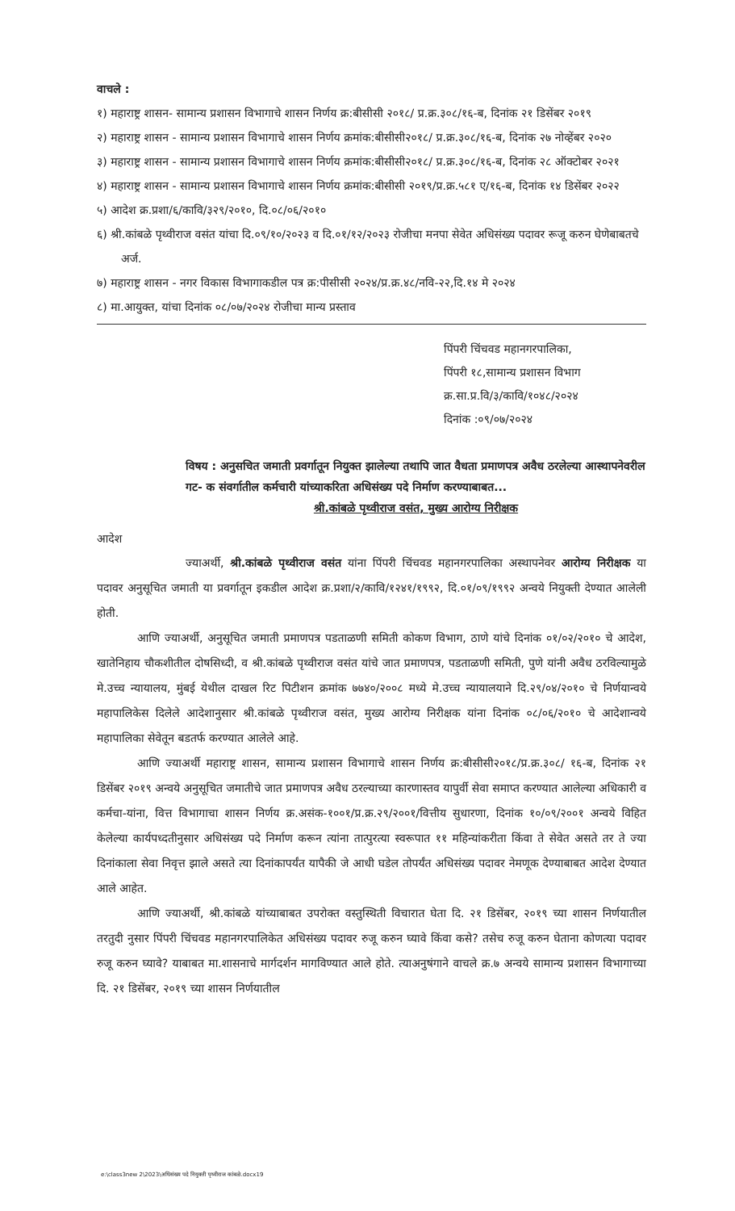वाचले :
१) महाराष्ट्र शासन- सामान्य प्रशासन विभागाचे शासन निर्णय क्र:बीसीसी २०१८/ प्र.क्र.३०८/१६-ब, दिनांक २१ डिसेंबर २०१९
२) महाराष्ट्र शासन - सामान्य प्रशासन विभागाचे शासन निर्णय क्रमांक:बीसीसी२०१८/ प्र.क्र.३०८/१६-ब, दिनांक २७ नोव्हेंबर २०२०
३) महाराष्ट्र शासन - सामान्य प्रशासन विभागाचे शासन निर्णय क्रमांक:बीसीसी२०१८/ प्र.क्र.३०८/१६-ब, दिनांक २८ ऑक्टोबर २०२१
४) महाराष्ट्र शासन - सामान्य प्रशासन विभागाचे शासन निर्णय क्रमांक:बीसीसी २०१९/प्र.क्र.५८१ ए/१६-ब, दिनांक १४ डिसेंबर २०२२
५) आदेश क्र.प्रशा/६/कावि/३२९/२०१०, दि.०८/०६/२०१०
६) श्री.कांबळे पृथ्वीराज वसंत यांचा दि.०९/१०/२०२३ व दि.०१/१२/२०२३ रोजीचा मनपा सेवेत अधिसंख्य पदावर रूजू करुन घेणेबाबतचे अर्ज.
७) महाराष्ट्र शासन - नगर विकास विभागाकडील पत्र क्र:पीसीसी २०२४/प्र.क्र.४८/नवि-२२,दि.१४ मे २०२४
८) मा.आयुक्त, यांचा दिनांक ०८/०७/२०२४ रोजीचा मान्य प्रस्ताव
पिंपरी चिंचवड महानगरपालिका,
पिंपरी १८,सामान्य प्रशासन विभाग
क्र.सा.प्र.वि/३/कावि/१०४८/२०२४
दिनांक :०९/०७/२०२४
विषय : अनुसचित जमाती प्रवर्गातून नियुक्त झालेल्या तथापि जात वैधता प्रमाणपत्र अवैध ठरलेल्या आस्थापनेवरील गट- क संवर्गातील कर्मचारी यांच्याकरिता अधिसंख्य पदे निर्माण करण्याबाबत...
श्री.कांबळे पृथ्वीराज वसंत, मुख्य आरोग्य निरीक्षक
आदेश
ज्याअर्थी, श्री.कांबळे पृथ्वीराज वसंत यांना पिंपरी चिंचवड महानगरपालिका अस्थापनेवर आरोग्य निरीक्षक या पदावर अनुसूचित जमाती या प्रवर्गातून इकडील आदेश क्र.प्रशा/२/कावि/१२४१/१९९२, दि.०१/०९/१९९२ अन्वये नियुक्ती देण्यात आलेली होती.
आणि ज्याअर्थी, अनुसूचित जमाती प्रमाणपत्र पडताळणी समिती कोकण विभाग, ठाणे यांचे दिनांक ०१/०२/२०१० चे आदेश, खातेनिहाय चौकशीतील दोषसिध्दी, व श्री.कांबळे पृथ्वीराज वसंत यांचे जात प्रमाणपत्र, पडताळणी समिती, पुणे यांनी अवैध ठरविल्यामुळे मे.उच्च न्यायालय, मुंबई येथील दाखल रिट पिटीशन क्रमांक ७७४०/२००८ मध्ये मे.उच्च न्यायालयाने दि.२९/०४/२०१० चे निर्णयान्वये महापालिकेस दिलेले आदेशानुसार श्री.कांबळे पृथ्वीराज वसंत, मुख्य आरोग्य निरीक्षक यांना दिनांक ०८/०६/२०१० चे आदेशान्वये महापालिका सेवेतून बडतर्फ करण्यात आलेले आहे.
आणि ज्याअर्थी महाराष्ट्र शासन, सामान्य प्रशासन विभागाचे शासन निर्णय क्र:बीसीसी२०१८/प्र.क्र.३०८/ १६-ब, दिनांक २१ डिसेंबर २०१९ अन्वये अनुसूचित जमातीचे जात प्रमाणपत्र अवैध ठरल्याच्या कारणास्तव यापुर्वी सेवा समाप्त करण्यात आलेल्या अधिकारी व कर्मचा-यांना, वित्त विभागाचा शासन निर्णय क्र.असंक-१००१/प्र.क्र.२९/२००१/वित्तीय सुधारणा, दिनांक १०/०९/२००१ अन्वये विहित केलेल्या कार्यपध्दतीनुसार अधिसंख्य पदे निर्माण करून त्यांना तात्पुरत्या स्वरूपात ११ महिन्यांकरीता किंवा ते सेवेत असते तर ते ज्या दिनांकाला सेवा निवृत्त झाले असते त्या दिनांकापर्यंत यापैकी जे आधी घडेल तोपर्यंत अधिसंख्य पदावर नेमणूक देण्याबाबत आदेश देण्यात आले आहेत.
आणि ज्याअर्थी, श्री.कांबळे यांच्याबाबत उपरोक्त वस्तुस्थिती विचारात घेता दि. २१ डिसेंबर, २०१९ च्या शासन निर्णयातील तरतुदी नुसार पिंपरी चिंचवड महानगरपालिकेत अधिसंख्य पदावर रुजू करुन घ्यावे किंवा कसे? तसेच रुजू करुन घेताना कोणत्या पदावर रुजू करुन घ्यावे? याबाबत मा.शासनाचे मार्गदर्शन मागविण्यात आले होते. त्याअनुषंगाने वाचले क्र.७ अन्वये सामान्य प्रशासन विभागाच्या दि. २१ डिसेंबर, २०१९ च्या शासन निर्णयातील
e:\class3new 2\2023\अधिसंख्य पदे नियुक्ती पृथ्वीराज कांबळे.docx19